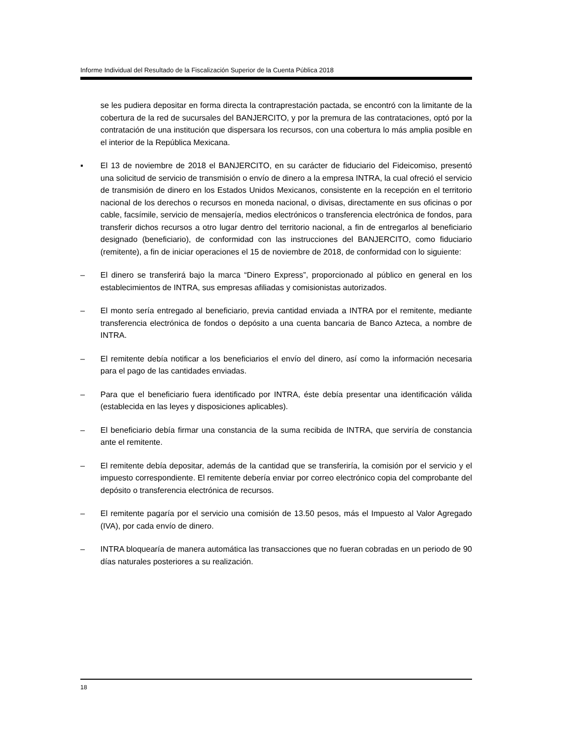Informe Individual del Resultado de la Fiscalización Superior de la Cuenta Pública 2018
se les pudiera depositar en forma directa la contraprestación pactada, se encontró con la limitante de la cobertura de la red de sucursales del BANJERCITO, y por la premura de las contrataciones, optó por la contratación de una institución que dispersara los recursos, con una cobertura lo más amplia posible en el interior de la República Mexicana.
▪ El 13 de noviembre de 2018 el BANJERCITO, en su carácter de fiduciario del Fideicomiso, presentó una solicitud de servicio de transmisión o envío de dinero a la empresa INTRA, la cual ofreció el servicio de transmisión de dinero en los Estados Unidos Mexicanos, consistente en la recepción en el territorio nacional de los derechos o recursos en moneda nacional, o divisas, directamente en sus oficinas o por cable, facsímile, servicio de mensajería, medios electrónicos o transferencia electrónica de fondos, para transferir dichos recursos a otro lugar dentro del territorio nacional, a fin de entregarlos al beneficiario designado (beneficiario), de conformidad con las instrucciones del BANJERCITO, como fiduciario (remitente), a fin de iniciar operaciones el 15 de noviembre de 2018, de conformidad con lo siguiente:
– El dinero se transferirá bajo la marca “Dinero Express”, proporcionado al público en general en los establecimientos de INTRA, sus empresas afiliadas y comisionistas autorizados.
– El monto sería entregado al beneficiario, previa cantidad enviada a INTRA por el remitente, mediante transferencia electrónica de fondos o depósito a una cuenta bancaria de Banco Azteca, a nombre de INTRA.
– El remitente debía notificar a los beneficiarios el envío del dinero, así como la información necesaria para el pago de las cantidades enviadas.
– Para que el beneficiario fuera identificado por INTRA, éste debía presentar una identificación válida (establecida en las leyes y disposiciones aplicables).
– El beneficiario debía firmar una constancia de la suma recibida de INTRA, que serviría de constancia ante el remitente.
– El remitente debía depositar, además de la cantidad que se transferiría, la comisión por el servicio y el impuesto correspondiente. El remitente debería enviar por correo electrónico copia del comprobante del depósito o transferencia electrónica de recursos.
– El remitente pagaría por el servicio una comisión de 13.50 pesos, más el Impuesto al Valor Agregado (IVA), por cada envío de dinero.
– INTRA bloquearía de manera automática las transacciones que no fueran cobradas en un periodo de 90 días naturales posteriores a su realización.
18